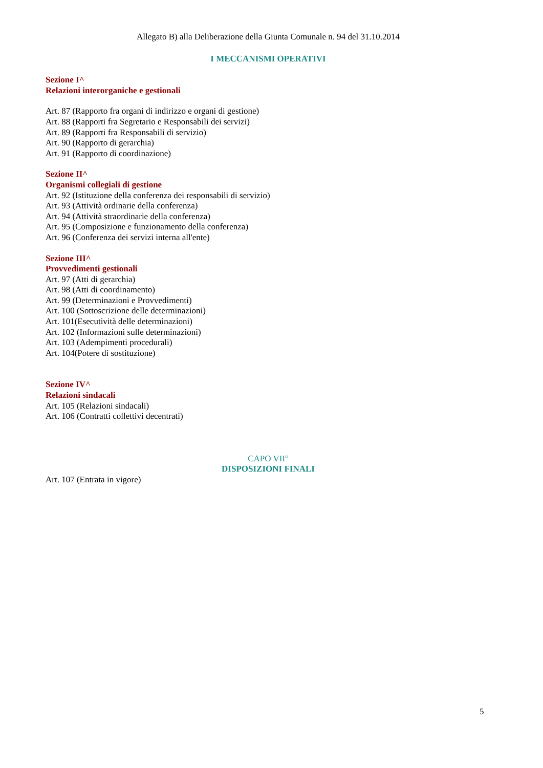Allegato B) alla Deliberazione della Giunta Comunale n. 94 del 31.10.2014
I MECCANISMI OPERATIVI
Sezione I^
Relazioni interorganiche e gestionali
Art. 87 (Rapporto fra organi di indirizzo e organi di gestione)
Art. 88 (Rapporti fra Segretario e Responsabili dei servizi)
Art. 89 (Rapporti fra Responsabili di servizio)
Art. 90 (Rapporto di gerarchia)
Art. 91 (Rapporto di coordinazione)
Sezione II^
Organismi collegiali di gestione
Art. 92 (Istituzione della conferenza dei responsabili di servizio)
Art. 93 (Attività ordinarie della conferenza)
Art. 94 (Attività straordinarie della conferenza)
Art. 95 (Composizione e funzionamento della conferenza)
Art. 96 (Conferenza dei servizi interna all'ente)
Sezione III^
Provvedimenti gestionali
Art. 97 (Atti di gerarchia)
Art. 98 (Atti di coordinamento)
Art. 99 (Determinazioni e Provvedimenti)
Art. 100 (Sottoscrizione delle determinazioni)
Art. 101(Esecutività delle determinazioni)
Art. 102 (Informazioni sulle determinazioni)
Art. 103 (Adempimenti procedurali)
Art. 104(Potere di sostituzione)
Sezione IV^
Relazioni sindacali
Art. 105 (Relazioni sindacali)
Art. 106 (Contratti collettivi decentrati)
CAPO VII°
DISPOSIZIONI FINALI
Art. 107 (Entrata in vigore)
5